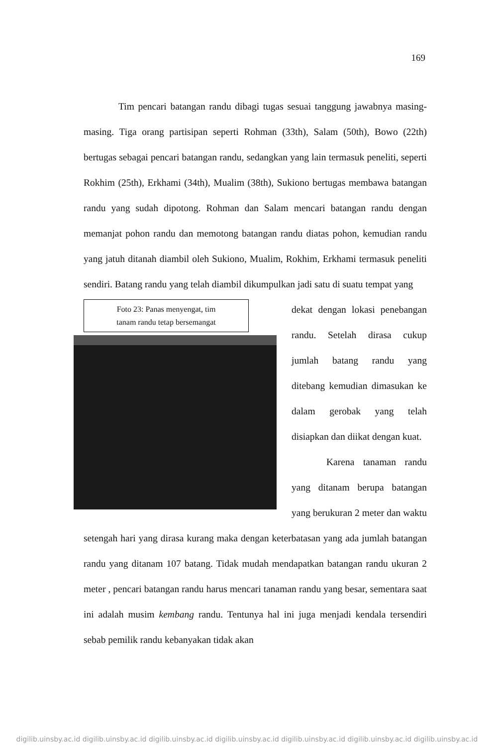169
Tim pencari batangan randu dibagi tugas sesuai tanggung jawabnya masing-masing. Tiga orang partisipan seperti Rohman (33th), Salam (50th), Bowo (22th) bertugas sebagai pencari batangan randu, sedangkan yang lain termasuk peneliti, seperti Rokhim (25th), Erkhami (34th), Mualim (38th), Sukiono bertugas membawa batangan randu yang sudah dipotong. Rohman dan Salam mencari batangan randu dengan memanjat pohon randu dan memotong batangan randu diatas pohon, kemudian randu yang jatuh ditanah diambil oleh Sukiono, Mualim, Rokhim, Erkhami termasuk peneliti sendiri. Batang randu yang telah diambil dikumpulkan jadi satu di suatu tempat yang
Foto 23: Panas menyengat, tim
tanam randu tetap bersemangat
dekat dengan lokasi penebangan randu. Setelah dirasa cukup jumlah batang randu yang ditebang kemudian dimasukan ke dalam gerobak yang telah disiapkan dan diikat dengan kuat.
Karena tanaman randu yang ditanam berupa batangan yang berukuran 2 meter dan waktu setengah hari yang dirasa kurang maka dengan keterbatasan yang ada jumlah batangan randu yang ditanam 107 batang. Tidak mudah mendapatkan batangan randu ukuran 2 meter , pencari batangan randu harus mencari tanaman randu yang besar, sementara saat ini adalah musim kembang randu. Tentunya hal ini juga menjadi kendala tersendiri sebab pemilik randu kebanyakan tidak akan
digilib.uinsby.ac.id digilib.uinsby.ac.id digilib.uinsby.ac.id digilib.uinsby.ac.id digilib.uinsby.ac.id digilib.uinsby.ac.id digilib.uinsby.ac.id